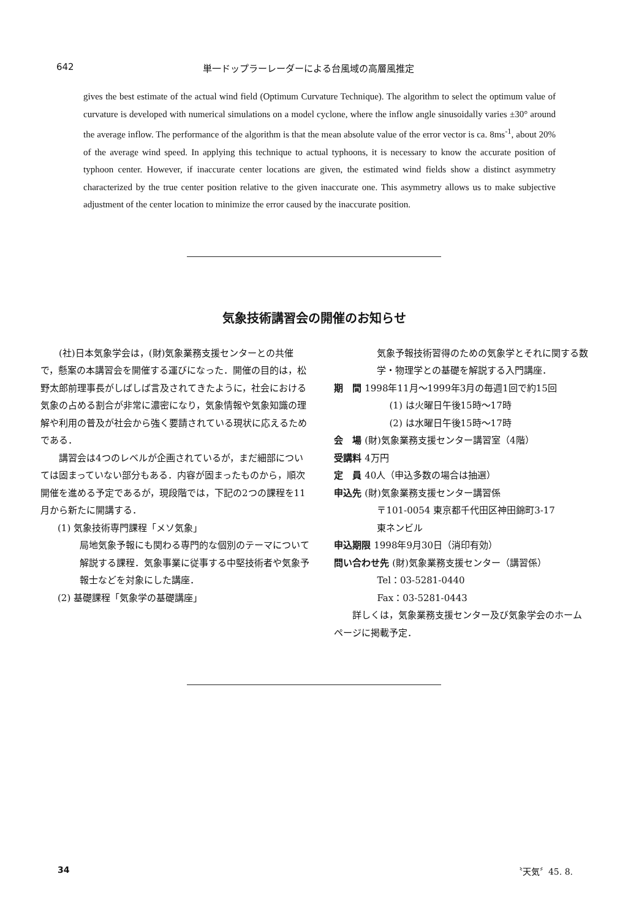642 単一ドップラーレーダーによる台風域の高層風推定
gives the best estimate of the actual wind field (Optimum Curvature Technique). The algorithm to select the optimum value of curvature is developed with numerical simulations on a model cyclone, where the inflow angle sinusoidally varies ±30° around the average inflow. The performance of the algorithm is that the mean absolute value of the error vector is ca. 8ms<sup>-1</sup>, about 20% of the average wind speed. In applying this technique to actual typhoons, it is necessary to know the accurate position of typhoon center. However, if inaccurate center locations are given, the estimated wind fields show a distinct asymmetry characterized by the true center position relative to the given inaccurate one. This asymmetry allows us to make subjective adjustment of the center location to minimize the error caused by the inaccurate position.
気象技術講習会の開催のお知らせ
(社)日本気象学会は，(財)気象業務支援センターとの共催で，懸案の本講習会を開催する運びになった．開催の目的は，松野太郎前理事長がしばしば言及されてきたように，社会における気象の占める割合が非常に濃密になり，気象情報や気象知識の理解や利用の普及が社会から強く要請されている現状に応えるためである．
講習会は4つのレベルが企画されているが，まだ細部については固まっていない部分もある．内容が固まったものから，順次開催を進める予定であるが，現段階では，下記の2つの課程を11月から新たに開講する．
(1) 気象技術専門課程「メソ気象」
局地気象予報にも関わる専門的な個別のテーマについて解説する課程．気象事業に従事する中堅技術者や気象予報士などを対象にした講座．
(2) 基礎課程「気象学の基礎講座」
気象予報技術習得のための気象学とそれに関する数学・物理学との基礎を解説する入門講座．
期　間 1998年11月～1999年3月の毎週1回で約15回
(1) は火曜日午後15時～17時
(2) は水曜日午後15時～17時
会　場 (財)気象業務支援センター講習室（4階）
受講料 4万円
定　員 40人（申込多数の場合は抽選）
申込先 (財)気象業務支援センター講習係
〒101-0054 東京都千代田区神田錦町3-17
東ネンビル
申込期限 1998年9月30日（消印有効）
問い合わせ先 (財)気象業務支援センター（講習係）
Tel：03-5281-0440
Fax：03-5281-0443
詳しくは，気象業務支援センター及び気象学会のホームページに掲載予定．
34 〝天気〞45. 8.